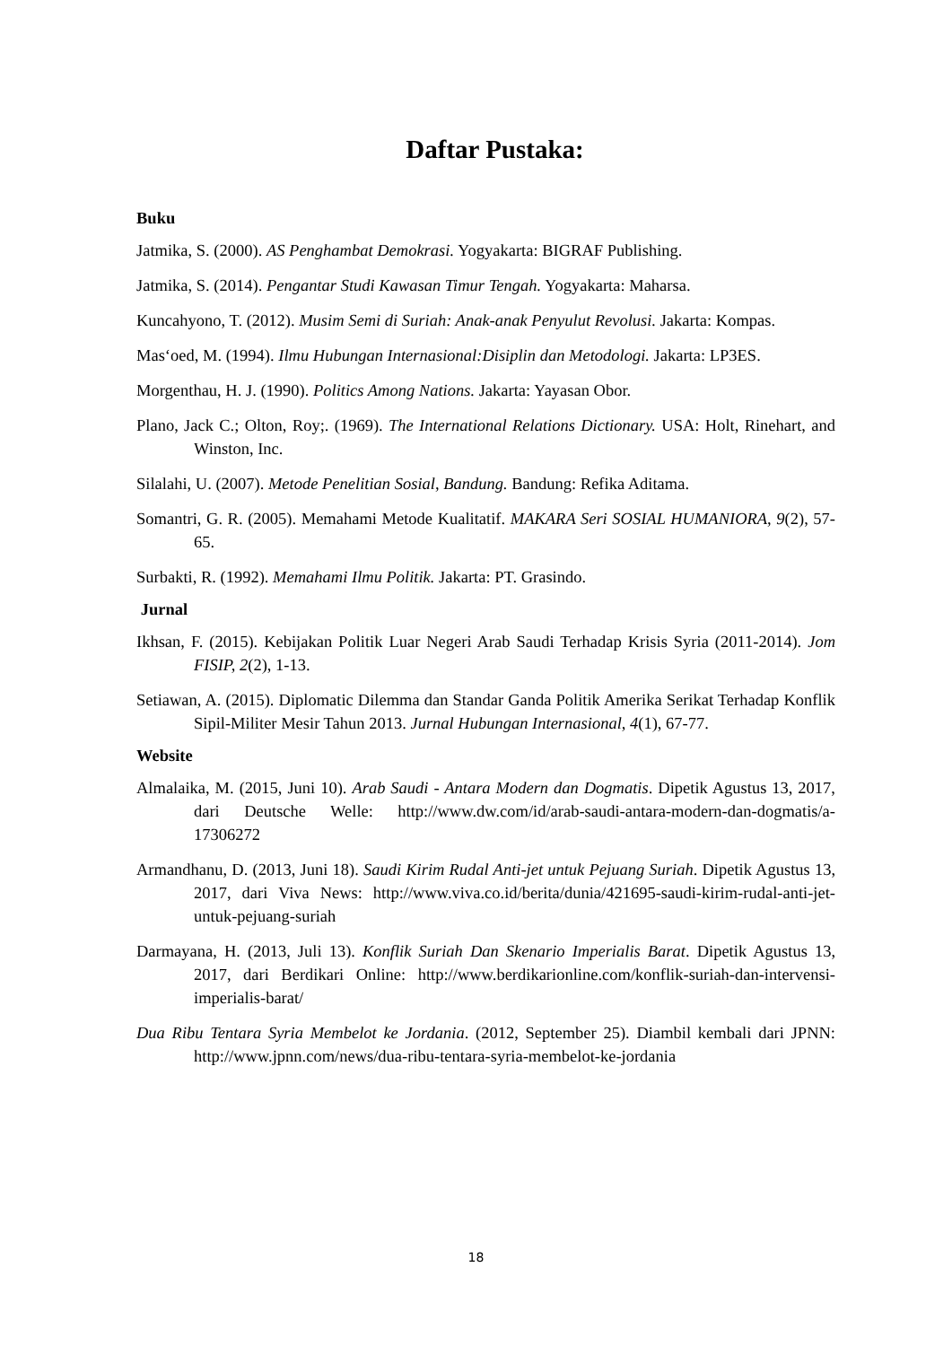Daftar Pustaka:
Buku
Jatmika, S. (2000). AS Penghambat Demokrasi. Yogyakarta: BIGRAF Publishing.
Jatmika, S. (2014). Pengantar Studi Kawasan Timur Tengah. Yogyakarta: Maharsa.
Kuncahyono, T. (2012). Musim Semi di Suriah: Anak-anak Penyulut Revolusi. Jakarta: Kompas.
Mas‘oed, M. (1994). Ilmu Hubungan Internasional:Disiplin dan Metodologi. Jakarta: LP3ES.
Morgenthau, H. J. (1990). Politics Among Nations. Jakarta: Yayasan Obor.
Plano, Jack C.; Olton, Roy;. (1969). The International Relations Dictionary. USA: Holt, Rinehart, and Winston, Inc.
Silalahi, U. (2007). Metode Penelitian Sosial, Bandung. Bandung: Refika Aditama.
Somantri, G. R. (2005). Memahami Metode Kualitatif. MAKARA Seri SOSIAL HUMANIORA, 9(2), 57-65.
Surbakti, R. (1992). Memahami Ilmu Politik. Jakarta: PT. Grasindo.
Jurnal
Ikhsan, F. (2015). Kebijakan Politik Luar Negeri Arab Saudi Terhadap Krisis Syria (2011-2014). Jom FISIP, 2(2), 1-13.
Setiawan, A. (2015). Diplomatic Dilemma dan Standar Ganda Politik Amerika Serikat Terhadap Konflik Sipil-Militer Mesir Tahun 2013. Jurnal Hubungan Internasional, 4(1), 67-77.
Website
Almalaika, M. (2015, Juni 10). Arab Saudi - Antara Modern dan Dogmatis. Dipetik Agustus 13, 2017, dari Deutsche Welle: http://www.dw.com/id/arab-saudi-antara-modern-dan-dogmatis/a-17306272
Armandhanu, D. (2013, Juni 18). Saudi Kirim Rudal Anti-jet untuk Pejuang Suriah. Dipetik Agustus 13, 2017, dari Viva News: http://www.viva.co.id/berita/dunia/421695-saudi-kirim-rudal-anti-jet-untuk-pejuang-suriah
Darmayana, H. (2013, Juli 13). Konflik Suriah Dan Skenario Imperialis Barat. Dipetik Agustus 13, 2017, dari Berdikari Online: http://www.berdikarionline.com/konflik-suriah-dan-intervensi-imperialis-barat/
Dua Ribu Tentara Syria Membelot ke Jordania. (2012, September 25). Diambil kembali dari JPNN: http://www.jpnn.com/news/dua-ribu-tentara-syria-membelot-ke-jordania
18